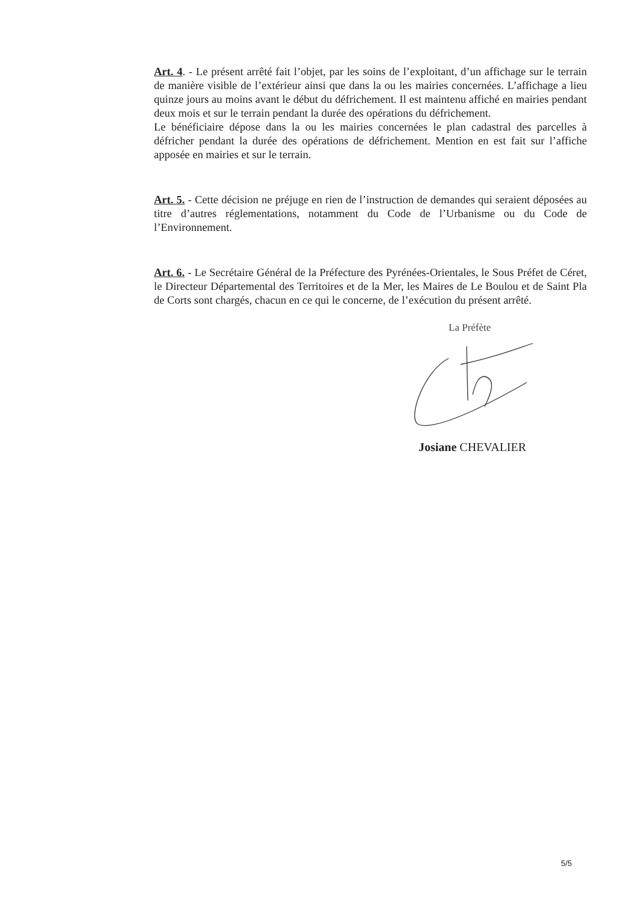Art. 4. - Le présent arrêté fait l’objet, par les soins de l’exploitant, d’un affichage sur le terrain de manière visible de l’extérieur ainsi que dans la ou les mairies concernées. L’affichage a lieu quinze jours au moins avant le début du défrichement. Il est maintenu affiché en mairies pendant deux mois et sur le terrain pendant la durée des opérations du défrichement.
Le bénéficiaire dépose dans la ou les mairies concernées le plan cadastral des parcelles à défricher pendant la durée des opérations de défrichement. Mention en est fait sur l’affiche apposée en mairies et sur le terrain.
Art. 5. - Cette décision ne préjuge en rien de l’instruction de demandes qui seraient déposées au titre d’autres réglementations, notamment du Code de l’Urbanisme ou du Code de l’Environnement.
Art. 6. - Le Secrétaire Général de la Préfecture des Pyrénées-Orientales, le Sous Préfet de Céret, le Directeur Départemental des Territoires et de la Mer, les Maires de Le Boulou et de Saint Pla de Corts sont chargés, chacun en ce qui le concerne, de l’exécution du présent arrêté.
La Préfète
Josiane CHEVALIER
5/5